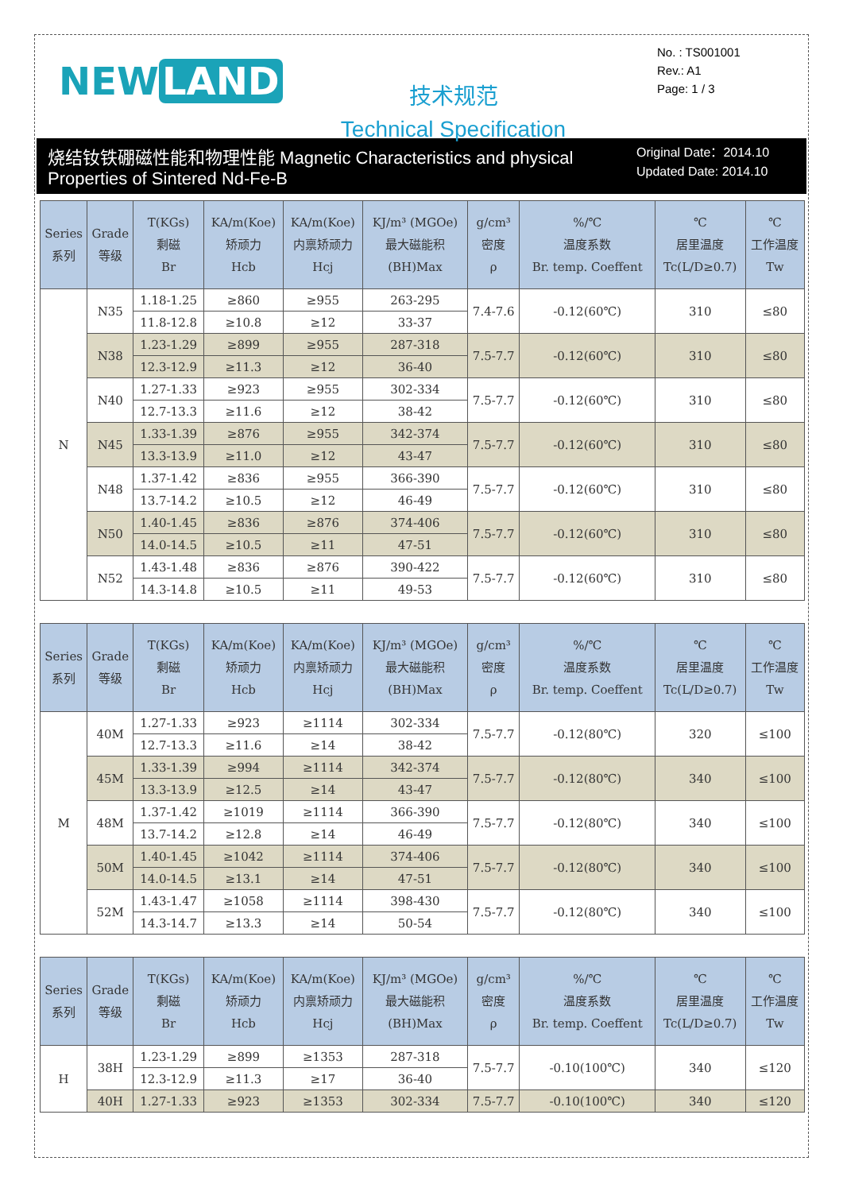NEW LAND
技术规范
Technical Specification
No. : TS001001
Rev.: A1
Page: 1 / 3
烧结钕铁硼磁性能和物理性能 Magnetic Characteristics and physical Properties of Sintered Nd-Fe-B
Original Date：2014.10
Updated Date: 2014.10
| Series 系列 | Grade 等级 | T(KGs) 剩磁 Br | KA/m(Koe) 矫顽力 Hcb | KA/m(Koe) 内禀矫顽力 Hcj | KJ/m³ (MGOe) 最大磁能积 (BH)Max | g/cm³ 密度 ρ | %/℃ 温度系数 Br. temp. Coeffent | ℃ 居里温度 Tc(L/D≥0.7) | ℃ 工作温度 Tw |
| --- | --- | --- | --- | --- | --- | --- | --- | --- | --- |
| N | N35 | 1.18-1.25 | ≥860 | ≥955 | 263-295 | 7.4-7.6 | -0.12(60℃) | 310 | ≤80 |
| | | 11.8-12.8 | ≥10.8 | ≥12 | 33-37 | | | | |
| | N38 | 1.23-1.29 | ≥899 | ≥955 | 287-318 | 7.5-7.7 | -0.12(60℃) | 310 | ≤80 |
| | | 12.3-12.9 | ≥11.3 | ≥12 | 36-40 | | | | |
| | N40 | 1.27-1.33 | ≥923 | ≥955 | 302-334 | 7.5-7.7 | -0.12(60℃) | 310 | ≤80 |
| | | 12.7-13.3 | ≥11.6 | ≥12 | 38-42 | | | | |
| | N45 | 1.33-1.39 | ≥876 | ≥955 | 342-374 | 7.5-7.7 | -0.12(60℃) | 310 | ≤80 |
| | | 13.3-13.9 | ≥11.0 | ≥12 | 43-47 | | | | |
| | N48 | 1.37-1.42 | ≥836 | ≥955 | 366-390 | 7.5-7.7 | -0.12(60℃) | 310 | ≤80 |
| | | 13.7-14.2 | ≥10.5 | ≥12 | 46-49 | | | | |
| | N50 | 1.40-1.45 | ≥836 | ≥876 | 374-406 | 7.5-7.7 | -0.12(60℃) | 310 | ≤80 |
| | | 14.0-14.5 | ≥10.5 | ≥11 | 47-51 | | | | |
| | N52 | 1.43-1.48 | ≥836 | ≥876 | 390-422 | 7.5-7.7 | -0.12(60℃) | 310 | ≤80 |
| | | 14.3-14.8 | ≥10.5 | ≥11 | 49-53 | | | | |
| Series 系列 | Grade 等级 | T(KGs) 剩磁 Br | KA/m(Koe) 矫顽力 Hcb | KA/m(Koe) 内禀矫顽力 Hcj | KJ/m³ (MGOe) 最大磁能积 (BH)Max | g/cm³ 密度 ρ | %/℃ 温度系数 Br. temp. Coeffent | ℃ 居里温度 Tc(L/D≥0.7) | ℃ 工作温度 Tw |
| --- | --- | --- | --- | --- | --- | --- | --- | --- | --- |
| M | 40M | 1.27-1.33 | ≥923 | ≥1114 | 302-334 | 7.5-7.7 | -0.12(80℃) | 320 | ≤100 |
| | | 12.7-13.3 | ≥11.6 | ≥14 | 38-42 | | | | |
| | 45M | 1.33-1.39 | ≥994 | ≥1114 | 342-374 | 7.5-7.7 | -0.12(80℃) | 340 | ≤100 |
| | | 13.3-13.9 | ≥12.5 | ≥14 | 43-47 | | | | |
| | 48M | 1.37-1.42 | ≥1019 | ≥1114 | 366-390 | 7.5-7.7 | -0.12(80℃) | 340 | ≤100 |
| | | 13.7-14.2 | ≥12.8 | ≥14 | 46-49 | | | | |
| | 50M | 1.40-1.45 | ≥1042 | ≥1114 | 374-406 | 7.5-7.7 | -0.12(80℃) | 340 | ≤100 |
| | | 14.0-14.5 | ≥13.1 | ≥14 | 47-51 | | | | |
| | 52M | 1.43-1.47 | ≥1058 | ≥1114 | 398-430 | 7.5-7.7 | -0.12(80℃) | 340 | ≤100 |
| | | 14.3-14.7 | ≥13.3 | ≥14 | 50-54 | | | | |
| Series 系列 | Grade 等级 | T(KGs) 剩磁 Br | KA/m(Koe) 矫顽力 Hcb | KA/m(Koe) 内禀矫顽力 Hcj | KJ/m³ (MGOe) 最大磁能积 (BH)Max | g/cm³ 密度 ρ | %/℃ 温度系数 Br. temp. Coeffent | ℃ 居里温度 Tc(L/D≥0.7) | ℃ 工作温度 Tw |
| --- | --- | --- | --- | --- | --- | --- | --- | --- | --- |
| H | 38H | 1.23-1.29 | ≥899 | ≥1353 | 287-318 | 7.5-7.7 | -0.10(100℃) | 340 | ≤120 |
| | | 12.3-12.9 | ≥11.3 | ≥17 | 36-40 | | | | |
| | 40H | 1.27-1.33 | ≥923 | ≥1353 | 302-334 | 7.5-7.7 | -0.10(100℃) | 340 | ≤120 |